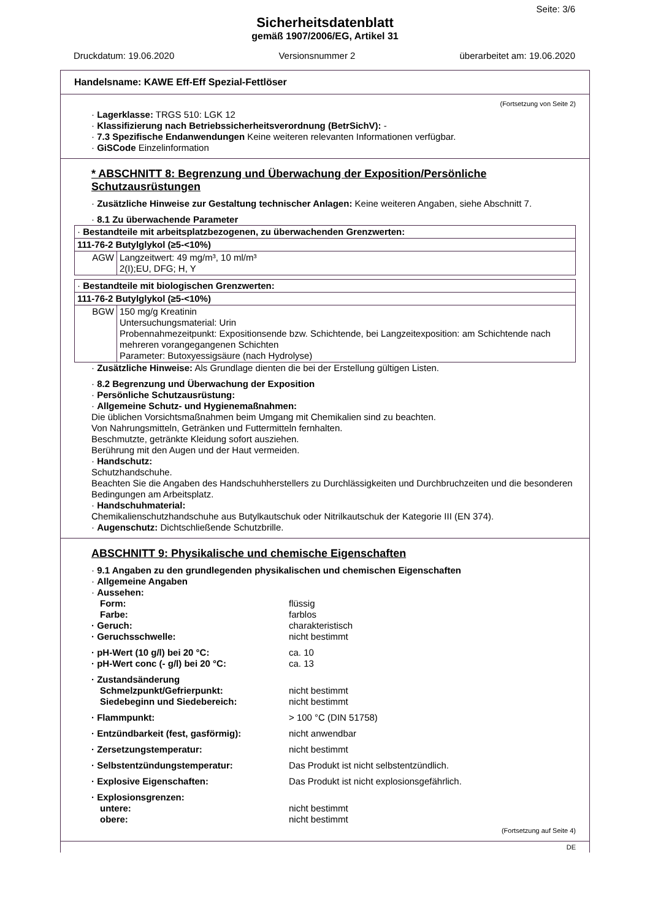Seite: 3/6
Sicherheitsdatenblatt
gemäß 1907/2006/EG, Artikel 31
Druckdatum: 19.06.2020 Versionsnummer 2 überarbeitet am: 19.06.2020
Handelsname: KAWE Eff-Eff Spezial-Fettlöser
(Fortsetzung von Seite 2)
· Lagerklasse: TRGS 510: LGK 12
· Klassifizierung nach Betriebssicherheitsverordnung (BetrSichV): -
· 7.3 Spezifische Endanwendungen Keine weiteren relevanten Informationen verfügbar.
· GiSCode Einzelinformation
* ABSCHNITT 8: Begrenzung und Überwachung der Exposition/Persönliche Schutzausrüstungen
· Zusätzliche Hinweise zur Gestaltung technischer Anlagen: Keine weiteren Angaben, siehe Abschnitt 7.
· 8.1 Zu überwachende Parameter
| · Bestandteile mit arbeitsplatzbezogenen, zu überwachenden Grenzwerten: | |
| 111-76-2 Butylglykol (≥5-<10%) | |
| AGW | Langzeitwert: 49 mg/m³, 10 ml/m³ 2(I);EU, DFG; H, Y |
| · Bestandteile mit biologischen Grenzwerten: | |
| 111-76-2 Butylglykol (≥5-<10%) | |
| BGW | 150 mg/g Kreatinin Untersuchungsmaterial: Urin Probennahmezeitpunkt: Expositionsende bzw. Schichtende, bei Langzeitexposition: am Schichtende nach mehreren vorangegangenen Schichten Parameter: Butoxyessigsäure (nach Hydrolyse) |
· Zusätzliche Hinweise: Als Grundlage dienten die bei der Erstellung gültigen Listen.
· 8.2 Begrenzung und Überwachung der Exposition
· Persönliche Schutzausrüstung:
· Allgemeine Schutz- und Hygienemaßnahmen:
Die üblichen Vorsichtsmaßnahmen beim Umgang mit Chemikalien sind zu beachten.
Von Nahrungsmitteln, Getränken und Futtermitteln fernhalten.
Beschmutzte, getränkte Kleidung sofort ausziehen.
Berührung mit den Augen und der Haut vermeiden.
· Handschutz:
Schutzhandschuhe.
Beachten Sie die Angaben des Handschuhherstellers zu Durchlässigkeiten und Durchbruchzeiten und die besonderen Bedingungen am Arbeitsplatz.
· Handschuhmaterial:
Chemikalienschutzhandschuhe aus Butylkautschuk oder Nitrilkautschuk der Kategorie III (EN 374).
· Augenschutz: Dichtschließende Schutzbrille.
ABSCHNITT 9: Physikalische und chemische Eigenschaften
· 9.1 Angaben zu den grundlegenden physikalischen und chemischen Eigenschaften
· Allgemeine Angaben
· Aussehen:
Form: flüssig Farbe: farblos · Geruch: charakteristisch · Geruchsschwelle: nicht bestimmt · pH-Wert (10 g/l) bei 20 °C: ca. 10 · pH-Wert conc (- g/l) bei 20 °C: ca. 13 · Zustandsänderung Schmelzpunkt/Gefrierpunkt: nicht bestimmt Siedebeginn und Siedebereich: nicht bestimmt · Flammpunkt: > 100 °C (DIN 51758) · Entzündbarkeit (fest, gasförmig): nicht anwendbar · Zersetzungstemperatur: nicht bestimmt · Selbstentzündungstemperatur: Das Produkt ist nicht selbstentzündlich. · Explosive Eigenschaften: Das Produkt ist nicht explosionsgefährlich. · Explosionsgrenzen: untere: nicht bestimmt obere: nicht bestimmt
(Fortsetzung auf Seite 4)
DE